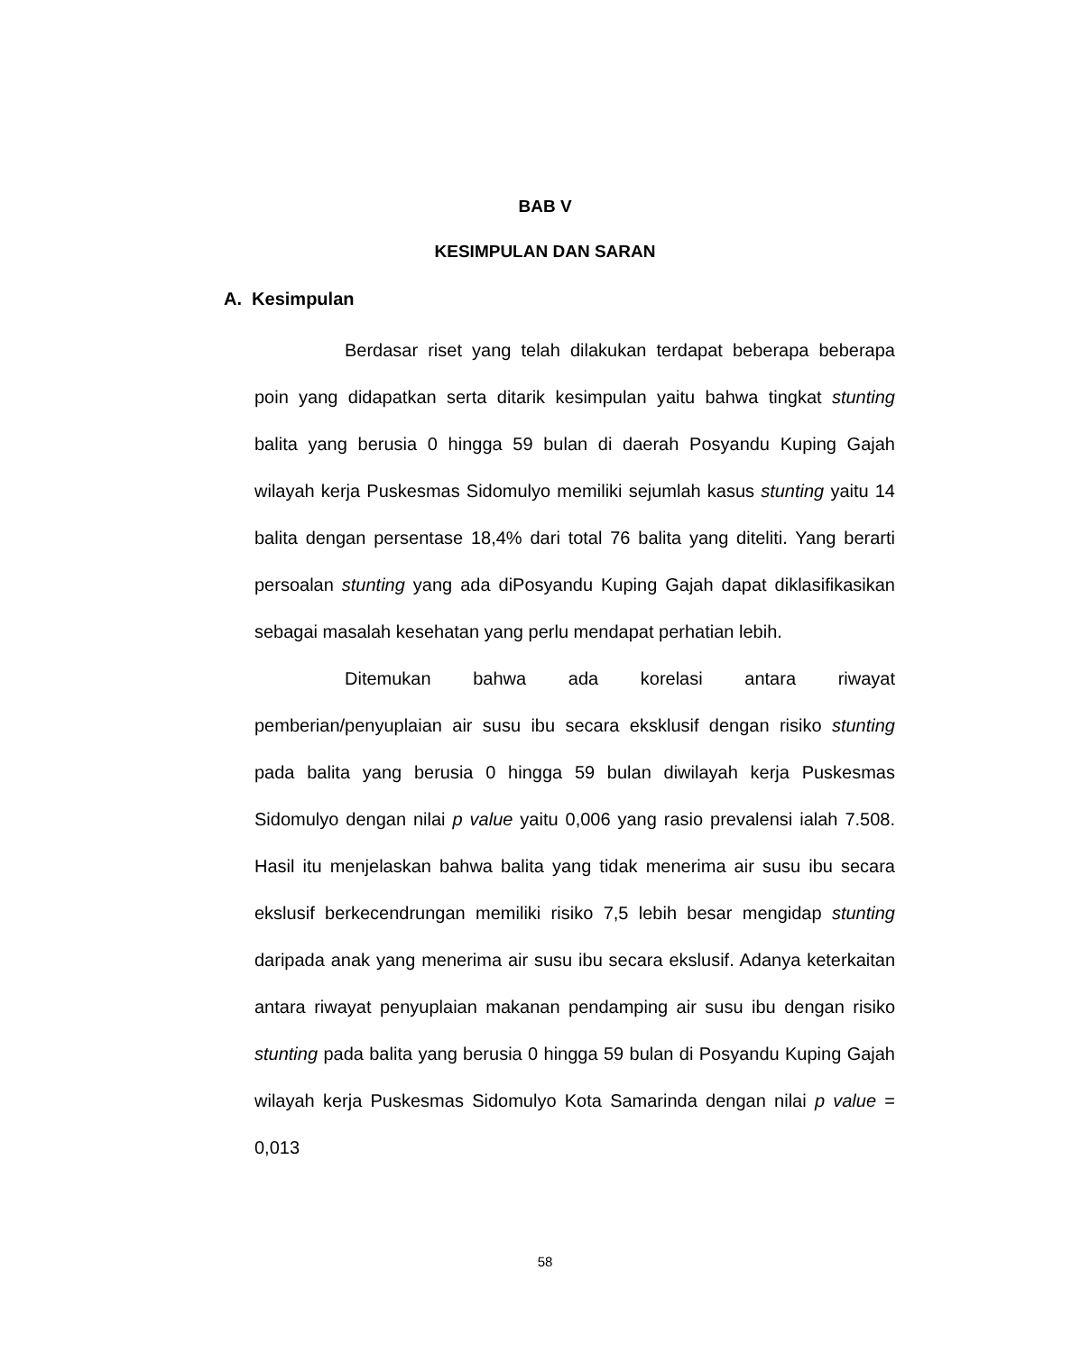BAB V
KESIMPULAN DAN SARAN
A. Kesimpulan
Berdasar riset yang telah dilakukan terdapat beberapa beberapa poin yang didapatkan serta ditarik kesimpulan yaitu bahwa tingkat stunting balita yang berusia 0 hingga 59 bulan di daerah Posyandu Kuping Gajah wilayah kerja Puskesmas Sidomulyo memiliki sejumlah kasus stunting yaitu 14 balita dengan persentase 18,4% dari total 76 balita yang diteliti. Yang berarti persoalan stunting yang ada diPosyandu Kuping Gajah dapat diklasifikasikan sebagai masalah kesehatan yang perlu mendapat perhatian lebih.
Ditemukan bahwa ada korelasi antara riwayat pemberian/penyuplaian air susu ibu secara eksklusif dengan risiko stunting pada balita yang berusia 0 hingga 59 bulan diwilayah kerja Puskesmas Sidomulyo dengan nilai p value yaitu 0,006 yang rasio prevalensi ialah 7.508. Hasil itu menjelaskan bahwa balita yang tidak menerima air susu ibu secara ekslusif berkecendrungan memiliki risiko 7,5 lebih besar mengidap stunting daripada anak yang menerima air susu ibu secara ekslusif. Adanya keterkaitan antara riwayat penyuplaian makanan pendamping air susu ibu dengan risiko stunting pada balita yang berusia 0 hingga 59 bulan di Posyandu Kuping Gajah wilayah kerja Puskesmas Sidomulyo Kota Samarinda dengan nilai p value = 0,013
58